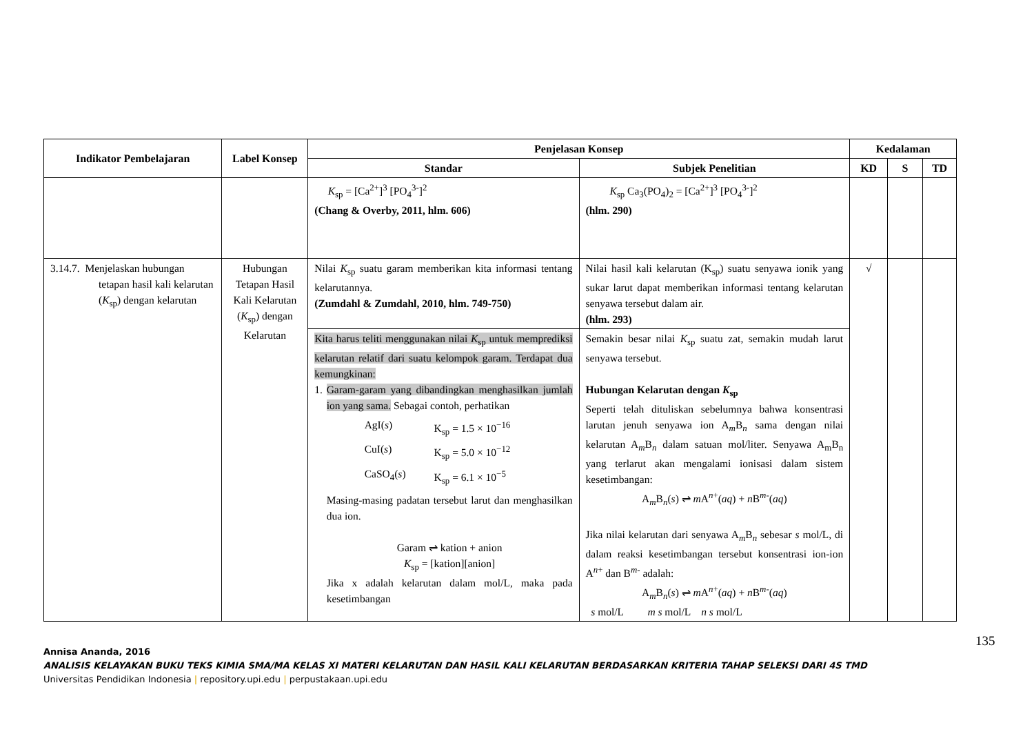| Indikator Pembelajaran | Label Konsep | Penjelasan Konsep | | Kedalaman | | |
| --- | --- | --- | --- | --- | --- | --- |
| | | Standar | Subjek Penelitian | KD | S | TD |
| | | K<sub>sp</sub> = [Ca<sup>2+</sup>]<sup>3</sup> [PO<sub>4</sub><sup>3-</sup>]<sup>2</sup> (Chang & Overby, 2011, hlm. 606) | K<sub>sp</sub> Ca<sub>3</sub>(PO<sub>4</sub>)<sub>2</sub> = [Ca<sup>2+</sup>]<sup>3</sup> [PO<sub>4</sub><sup>3-</sup>]<sup>2</sup> (hlm. 290) | | | |
| 3.14.7. Menjelaskan hubungan tetapan hasil kali kelarutan ( K<sub>sp</sub>) dengan kelarutan | Hubungan Tetapan Hasil Kali Kelarutan ( K<sub>sp</sub>) dengan Kelarutan | Nilai K<sub>sp</sub> suatu garam memberikan kita informasi tentang kelarutannya. (Zumdahl & Zumdahl, 2010, hlm. 749-750) | Nilai hasil kali kelarutan (K<sub>sp</sub>) suatu senyawa ionik yang sukar larut dapat memberikan informasi tentang kelarutan senyawa tersebut dalam air. (hlm. 293) | √ | | |
| | | Kita harus teliti menggunakan nilai K<sub>sp</sub> untuk memprediksi kelarutan relatif dari suatu kelompok garam. Terdapat dua kemungkinan: 1. Garam-garam yang dibandingkan menghasilkan jumlah ion yang sama. Sebagai contoh, perhatikan / AgI( s ) / K<sub>sp</sub> = 1.5 × 10<sup>−16</sup> / / CuI( s ) / K<sub>sp</sub> = 5.0 × 10<sup>−12</sup> / / CaSO<sub>4</sub>( s ) / K<sub>sp</sub> = 6.1 × 10<sup>−5</sup> / Masing-masing padatan tersebut larut dan menghasilkan dua ion. Garam ⇌ kation + anion K<sub>sp</sub> = [kation][anion] Jika x adalah kelarutan dalam mol/L, maka pada kesetimbangan | Semakin besar nilai K<sub>sp</sub> suatu zat, semakin mudah larut senyawa tersebut. Hubungan Kelarutan dengan K<sub>sp</sub> Seperti telah dituliskan sebelumnya bahwa konsentrasi larutan jenuh senyawa ion A<sub>m</sub>B<sub>n</sub> sama dengan nilai kelarutan A<sub>m</sub>B<sub>n</sub> dalam satuan mol/liter. Senyawa A<sub>m</sub>B<sub>n</sub> yang terlarut akan mengalami ionisasi dalam sistem kesetimbangan: A<sub>m</sub>B<sub>n</sub>( s ) ⇌ m A<sup>n+</sup>( aq ) + n B<sup>m-</sup>( aq ) Jika nilai kelarutan dari senyawa A<sub>m</sub>B<sub>n</sub> sebesar s mol/L, di dalam reaksi kesetimbangan tersebut konsentrasi ion-ion A<sup>n+</sup> dan B<sup>m-</sup> adalah: A<sub>m</sub>B<sub>n</sub>( s ) ⇌ m A<sup>n+</sup>( aq ) + n B<sup>m-</sup>( aq ) s mol/L m s mol/L n s mol/L | | | |
135
Annisa Ananda, 2016
ANALISIS KELAYAKAN BUKU TEKS KIMIA SMA/MA KELAS XI MATERI KELARUTAN DAN HASIL KALI KELARUTAN BERDASARKAN KRITERIA TAHAP SELEKSI DARI 4S TMD
Universitas Pendidikan Indonesia | repository.upi.edu | perpustakaan.upi.edu